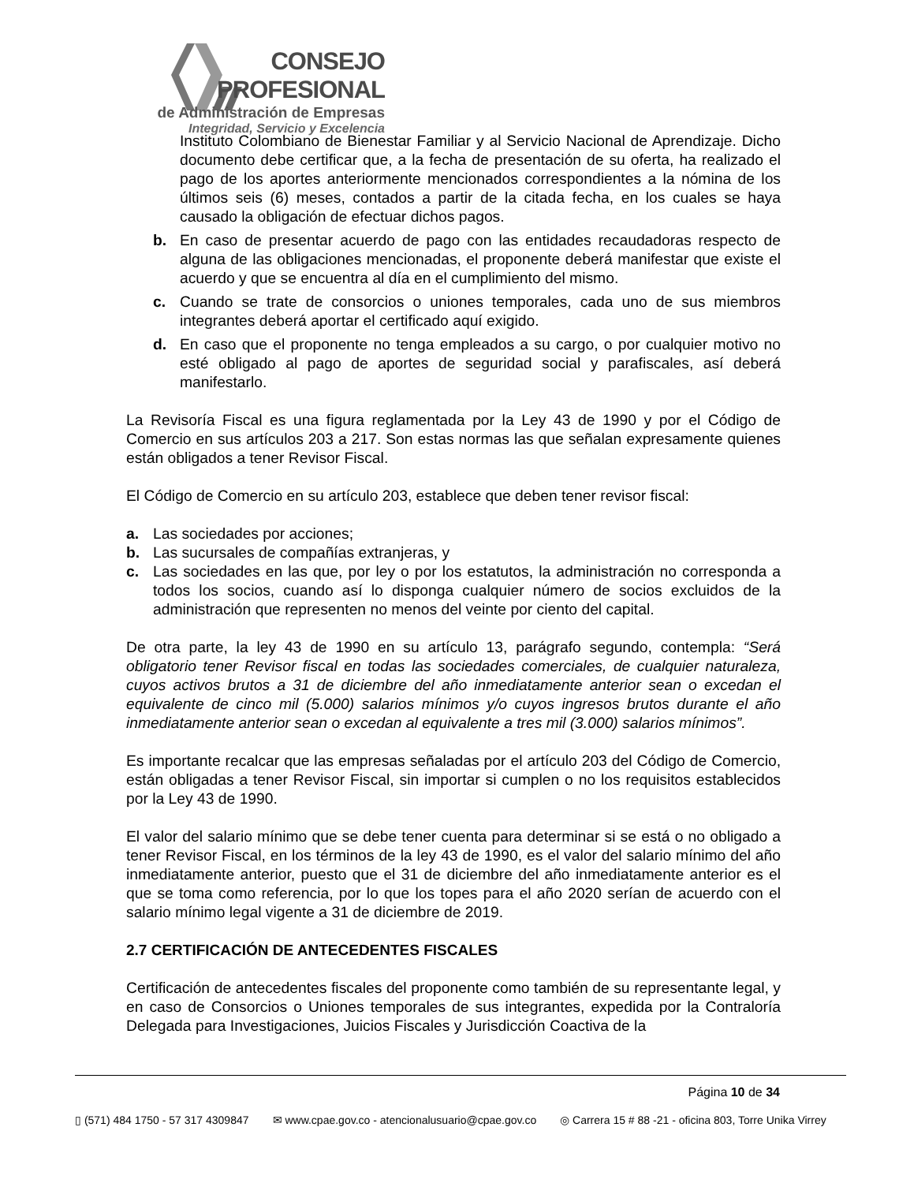CONSEJO PROFESIONAL
de Administración de Empresas
Integridad, Servicio y Excelencia
Instituto Colombiano de Bienestar Familiar y al Servicio Nacional de Aprendizaje. Dicho documento debe certificar que, a la fecha de presentación de su oferta, ha realizado el pago de los aportes anteriormente mencionados correspondientes a la nómina de los últimos seis (6) meses, contados a partir de la citada fecha, en los cuales se haya causado la obligación de efectuar dichos pagos.
b. En caso de presentar acuerdo de pago con las entidades recaudadoras respecto de alguna de las obligaciones mencionadas, el proponente deberá manifestar que existe el acuerdo y que se encuentra al día en el cumplimiento del mismo.
c. Cuando se trate de consorcios o uniones temporales, cada uno de sus miembros integrantes deberá aportar el certificado aquí exigido.
d. En caso que el proponente no tenga empleados a su cargo, o por cualquier motivo no esté obligado al pago de aportes de seguridad social y parafiscales, así deberá manifestarlo.
La Revisoría Fiscal es una figura reglamentada por la Ley 43 de 1990 y por el Código de Comercio en sus artículos 203 a 217. Son estas normas las que señalan expresamente quienes están obligados a tener Revisor Fiscal.
El Código de Comercio en su artículo 203, establece que deben tener revisor fiscal:
a. Las sociedades por acciones;
b. Las sucursales de compañías extranjeras, y
c. Las sociedades en las que, por ley o por los estatutos, la administración no corresponda a todos los socios, cuando así lo disponga cualquier número de socios excluidos de la administración que representen no menos del veinte por ciento del capital.
De otra parte, la ley 43 de 1990 en su artículo 13, parágrafo segundo, contempla: “Será obligatorio tener Revisor fiscal en todas las sociedades comerciales, de cualquier naturaleza, cuyos activos brutos a 31 de diciembre del año inmediatamente anterior sean o excedan el equivalente de cinco mil (5.000) salarios mínimos y/o cuyos ingresos brutos durante el año inmediatamente anterior sean o excedan al equivalente a tres mil (3.000) salarios mínimos”.
Es importante recalcar que las empresas señaladas por el artículo 203 del Código de Comercio, están obligadas a tener Revisor Fiscal, sin importar si cumplen o no los requisitos establecidos por la Ley 43 de 1990.
El valor del salario mínimo que se debe tener cuenta para determinar si se está o no obligado a tener Revisor Fiscal, en los términos de la ley 43 de 1990, es el valor del salario mínimo del año inmediatamente anterior, puesto que el 31 de diciembre del año inmediatamente anterior es el que se toma como referencia, por lo que los topes para el año 2020 serían de acuerdo con el salario mínimo legal vigente a 31 de diciembre de 2019.
2.7 CERTIFICACIÓN DE ANTECEDENTES FISCALES
Certificación de antecedentes fiscales del proponente como también de su representante legal, y en caso de Consorcios o Uniones temporales de sus integrantes, expedida por la Contraloría Delegada para Investigaciones, Juicios Fiscales y Jurisdicción Coactiva de la
Página 10 de 34
▯ (571) 484 1750 - 57 317 4309847 ✉ www.cpae.gov.co - atencionalusuario@cpae.gov.co ◎ Carrera 15 # 88 -21 - oficina 803, Torre Unika Virrey